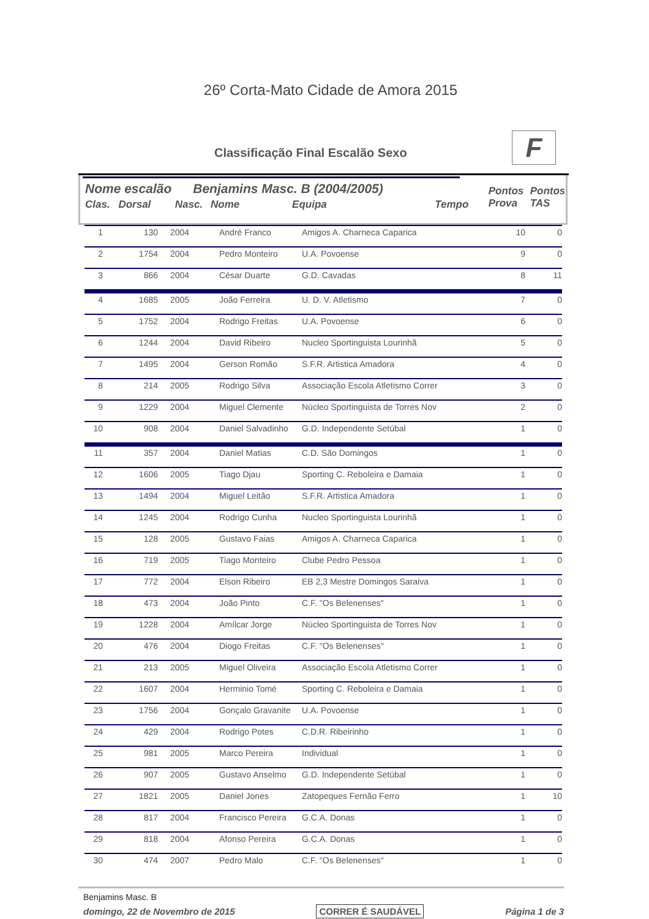26º Corta-Mato Cidade de Amora 2015
Classificação Final Escalão Sexo
F
Nome escalão Benjamins Masc. B (2004/2005)
Clas. Dorsal Nasc. Nome Equipa Tempo Pontos Prova Pontos TAS
| 1 | 130 | 2004 | André Franco | Amigos A. Charneca Caparica | 10 | 0 |
| 2 | 1754 | 2004 | Pedro Monteiro | U.A. Povoense | 9 | 0 |
| 3 | 866 | 2004 | César Duarte | G.D. Cavadas | 8 | 11 |
| 4 | 1685 | 2005 | João Ferreira | U. D. V. Atletismo | 7 | 0 |
| 5 | 1752 | 2004 | Rodrigo Freitas | U.A. Povoense | 6 | 0 |
| 6 | 1244 | 2004 | David Ribeiro | Nucleo Sportinguista Lourinhã | 5 | 0 |
| 7 | 1495 | 2004 | Gerson Romão | S.F.R. Artistica Amadora | 4 | 0 |
| 8 | 214 | 2005 | Rodrigo Silva | Associação Escola Atletismo Correr | 3 | 0 |
| 9 | 1229 | 2004 | Miguel Clemente | Núcleo Sportinguista de Torres Nov | 2 | 0 |
| 10 | 908 | 2004 | Daniel Salvadinho | G.D. Independente Setúbal | 1 | 0 |
| 11 | 357 | 2004 | Daniel Matias | C.D. São Domingos | 1 | 0 |
| 12 | 1606 | 2005 | Tiago Djau | Sporting C. Reboleira e Damaia | 1 | 0 |
| 13 | 1494 | 2004 | Miguel Leitão | S.F.R. Artistica Amadora | 1 | 0 |
| 14 | 1245 | 2004 | Rodrigo Cunha | Nucleo Sportinguista Lourinhã | 1 | 0 |
| 15 | 128 | 2005 | Gustavo Faias | Amigos A. Charneca Caparica | 1 | 0 |
| 16 | 719 | 2005 | Tiago Monteiro | Clube Pedro Pessoa | 1 | 0 |
| 17 | 772 | 2004 | Elson Ribeiro | EB 2,3 Mestre Domingos Saraiva | 1 | 0 |
| 18 | 473 | 2004 | João Pinto | C.F. "Os Belenenses" | 1 | 0 |
| 19 | 1228 | 2004 | Amílcar Jorge | Núcleo Sportinguista de Torres Nov | 1 | 0 |
| 20 | 476 | 2004 | Diogo Freitas | C.F. "Os Belenenses" | 1 | 0 |
| 21 | 213 | 2005 | Miguel Oliveira | Associação Escola Atletismo Correr | 1 | 0 |
| 22 | 1607 | 2004 | Herminio Tomé | Sporting C. Reboleira e Damaia | 1 | 0 |
| 23 | 1756 | 2004 | Gonçalo Gravanite | U.A. Povoense | 1 | 0 |
| 24 | 429 | 2004 | Rodrigo Potes | C.D.R. Ribeirinho | 1 | 0 |
| 25 | 981 | 2005 | Marco Pereira | Individual | 1 | 0 |
| 26 | 907 | 2005 | Gustavo Anselmo | G.D. Independente Setúbal | 1 | 0 |
| 27 | 1821 | 2005 | Daniel Jones | Zatopeques Fernão Ferro | 1 | 10 |
| 28 | 817 | 2004 | Francisco Pereira | G.C.A. Donas | 1 | 0 |
| 29 | 818 | 2004 | Afonso Pereira | G.C.A. Donas | 1 | 0 |
| 30 | 474 | 2007 | Pedro Malo | C.F. "Os Belenenses" | 1 | 0 |
Benjamins Masc. B
domingo, 22 de Novembro de 2015 CORRER É SAUDÁVEL Página 1 de 3